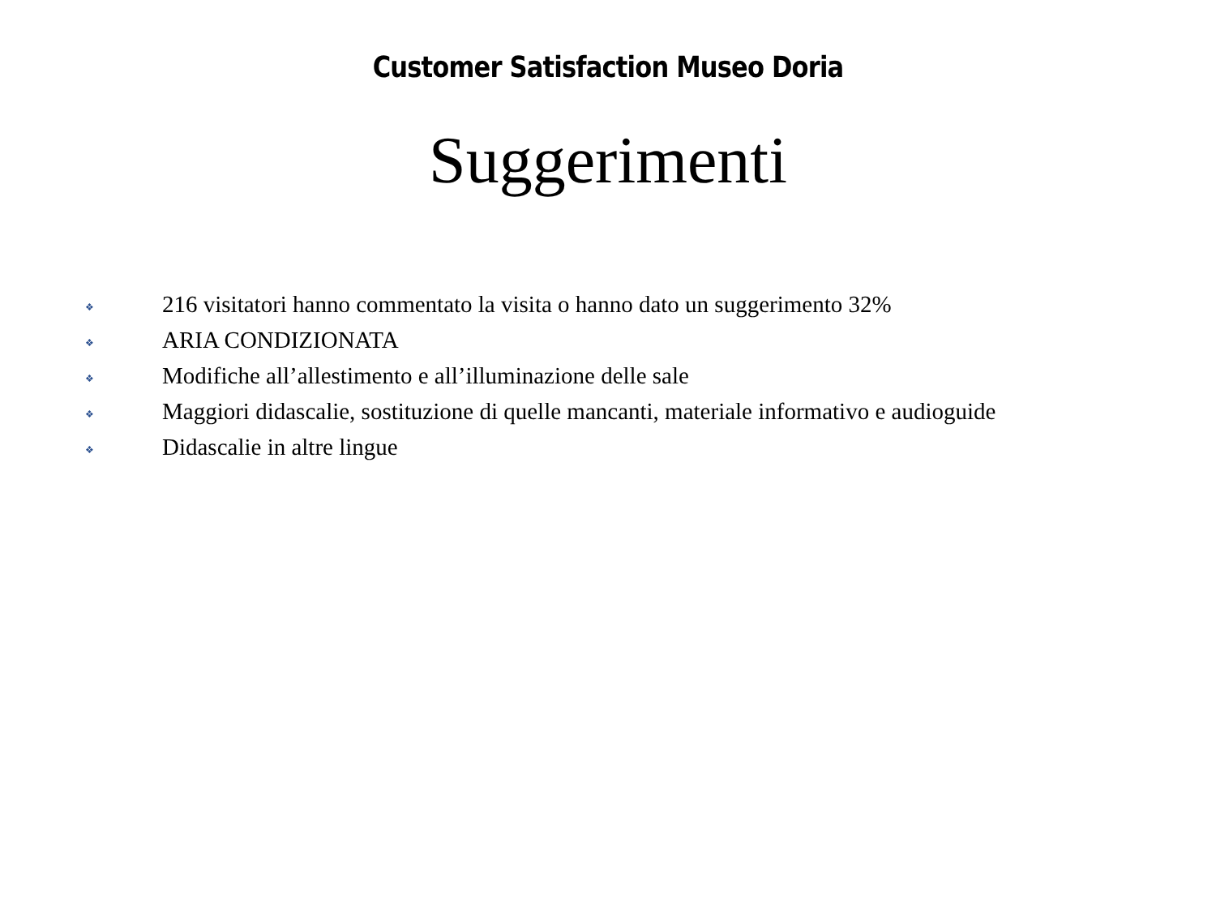Customer Satisfaction Museo Doria
Suggerimenti
❖ 216 visitatori hanno commentato la visita o hanno dato un suggerimento 32%
❖ ARIA CONDIZIONATA
❖ Modifiche all’allestimento e all’illuminazione delle sale
❖ Maggiori didascalie, sostituzione di quelle mancanti, materiale informativo e audioguide
❖ Didascalie in altre lingue